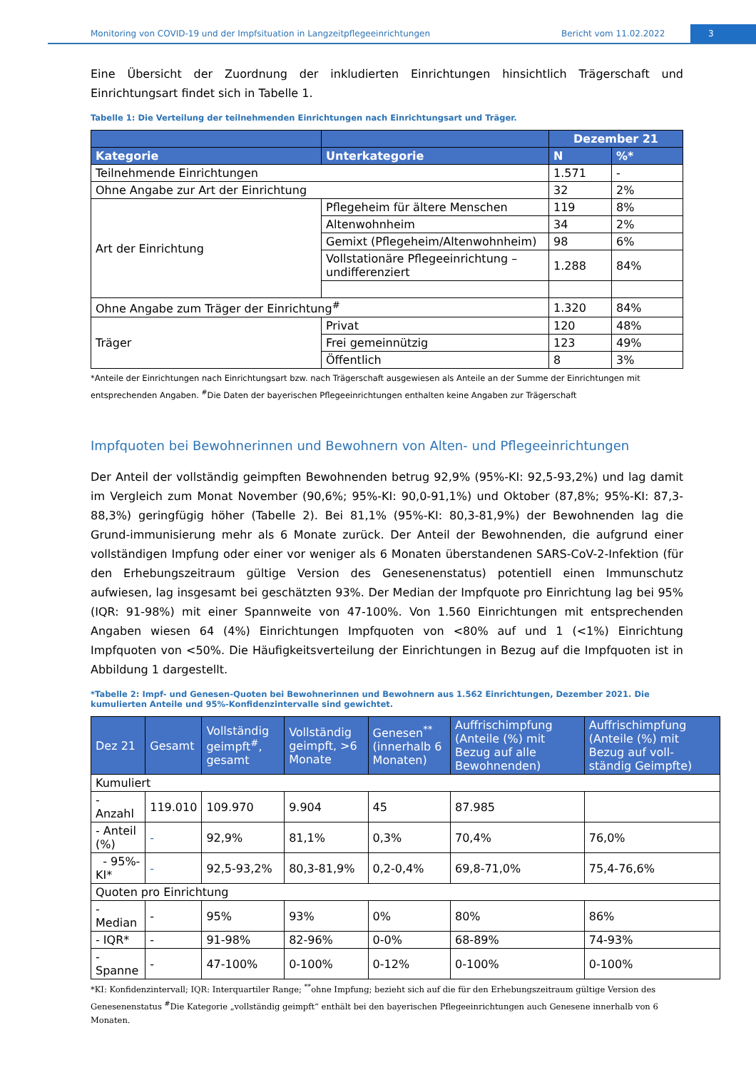Monitoring von COVID-19 und der Impfsituation in Langzeitpflegeeinrichtungen Bericht vom 11.02.2022
3
Eine Übersicht der Zuordnung der inkludierten Einrichtungen hinsichtlich Trägerschaft und Einrichtungsart findet sich in Tabelle 1.
Tabelle 1: Die Verteilung der teilnehmenden Einrichtungen nach Einrichtungsart und Träger.
| | | Dezember 21 | |
| --- | --- | --- | --- |
| Kategorie | Unterkategorie | N | %* |
| Teilnehmende Einrichtungen | | 1.571 | - |
| Ohne Angabe zur Art der Einrichtung | | 32 | 2% |
| Art der Einrichtung | Pflegeheim für ältere Menschen | 119 | 8% |
| | Altenwohnheim | 34 | 2% |
| | Gemixt (Pflegeheim/Altenwohnheim) | 98 | 6% |
| | Vollstationäre Pflegeeinrichtung – undifferenziert | 1.288 | 84% |
| Ohne Angabe zum Träger der Einrichtung<sup>#</sup> | | 1.320 | 84% |
| Träger | Privat | 120 | 48% |
| | Frei gemeinnützig | 123 | 49% |
| | Öffentlich | 8 | 3% |
*Anteile der Einrichtungen nach Einrichtungsart bzw. nach Trägerschaft ausgewiesen als Anteile an der Summe der Einrichtungen mit entsprechenden Angaben. <sup>#</sup>Die Daten der bayerischen Pflegeeinrichtungen enthalten keine Angaben zur Trägerschaft
Impfquoten bei Bewohnerinnen und Bewohnern von Alten- und Pflegeeinrichtungen
Der Anteil der vollständig geimpften Bewohnenden betrug 92,9% (95%-KI: 92,5-93,2%) und lag damit im Vergleich zum Monat November (90,6%; 95%-KI: 90,0-91,1%) und Oktober (87,8%; 95%-KI: 87,3-88,3%) geringfügig höher (Tabelle 2). Bei 81,1% (95%-KI: 80,3-81,9%) der Bewohnenden lag die Grund-immunisierung mehr als 6 Monate zurück. Der Anteil der Bewohnenden, die aufgrund einer vollständigen Impfung oder einer vor weniger als 6 Monaten überstandenen SARS-CoV-2-Infektion (für den Erhebungszeitraum gültige Version des Genesenenstatus) potentiell einen Immunschutz aufwiesen, lag insgesamt bei geschätzten 93%. Der Median der Impfquote pro Einrichtung lag bei 95% (IQR: 91-98%) mit einer Spannweite von 47-100%. Von 1.560 Einrichtungen mit entsprechenden Angaben wiesen 64 (4%) Einrichtungen Impfquoten von <80% auf und 1 (<1%) Einrichtung Impfquoten von <50%. Die Häufigkeitsverteilung der Einrichtungen in Bezug auf die Impfquoten ist in Abbildung 1 dargestellt.
*Tabelle 2: Impf- und Genesen-Quoten bei Bewohnerinnen und Bewohnern aus 1.562 Einrichtungen, Dezember 2021. Die kumulierten Anteile und 95%-Konfidenzintervalle sind gewichtet.
| Dez 21 | Gesamt | Vollständig geimpft<sup>#</sup>, gesamt | Vollständig geimpft, >6 Monate | Genesen<sup>**</sup> (innerhalb 6 Monaten) | Auffrischimpfung (Anteile (%) mit Bezug auf alle Bewohnenden) | Auffrischimpfung (Anteile (%) mit Bezug auf voll-ständig Geimpfte) |
| --- | --- | --- | --- | --- | --- | --- |
| Kumuliert | | | | | | |
| - Anzahl | 119.010 | 109.970 | 9.904 | 45 | 87.985 | |
| - Anteil (%) | - | 92,9% | 81,1% | 0,3% | 70,4% | 76,0% |
| - 95%-KI* | - | 92,5-93,2% | 80,3-81,9% | 0,2-0,4% | 69,8-71,0% | 75,4-76,6% |
| Quoten pro Einrichtung | | | | | | |
| - Median | - | 95% | 93% | 0% | 80% | 86% |
| - IQR* | - | 91-98% | 82-96% | 0-0% | 68-89% | 74-93% |
| - Spanne | - | 47-100% | 0-100% | 0-12% | 0-100% | 0-100% |
*KI: Konfidenzintervall; IQR: Interquartiler Range; <sup>**</sup>ohne Impfung; bezieht sich auf die für den Erhebungszeitraum gültige Version des Genesenenstatus <sup>#</sup>Die Kategorie „vollständig geimpft“ enthält bei den bayerischen Pflegeeinrichtungen auch Genesene innerhalb von 6 Monaten.